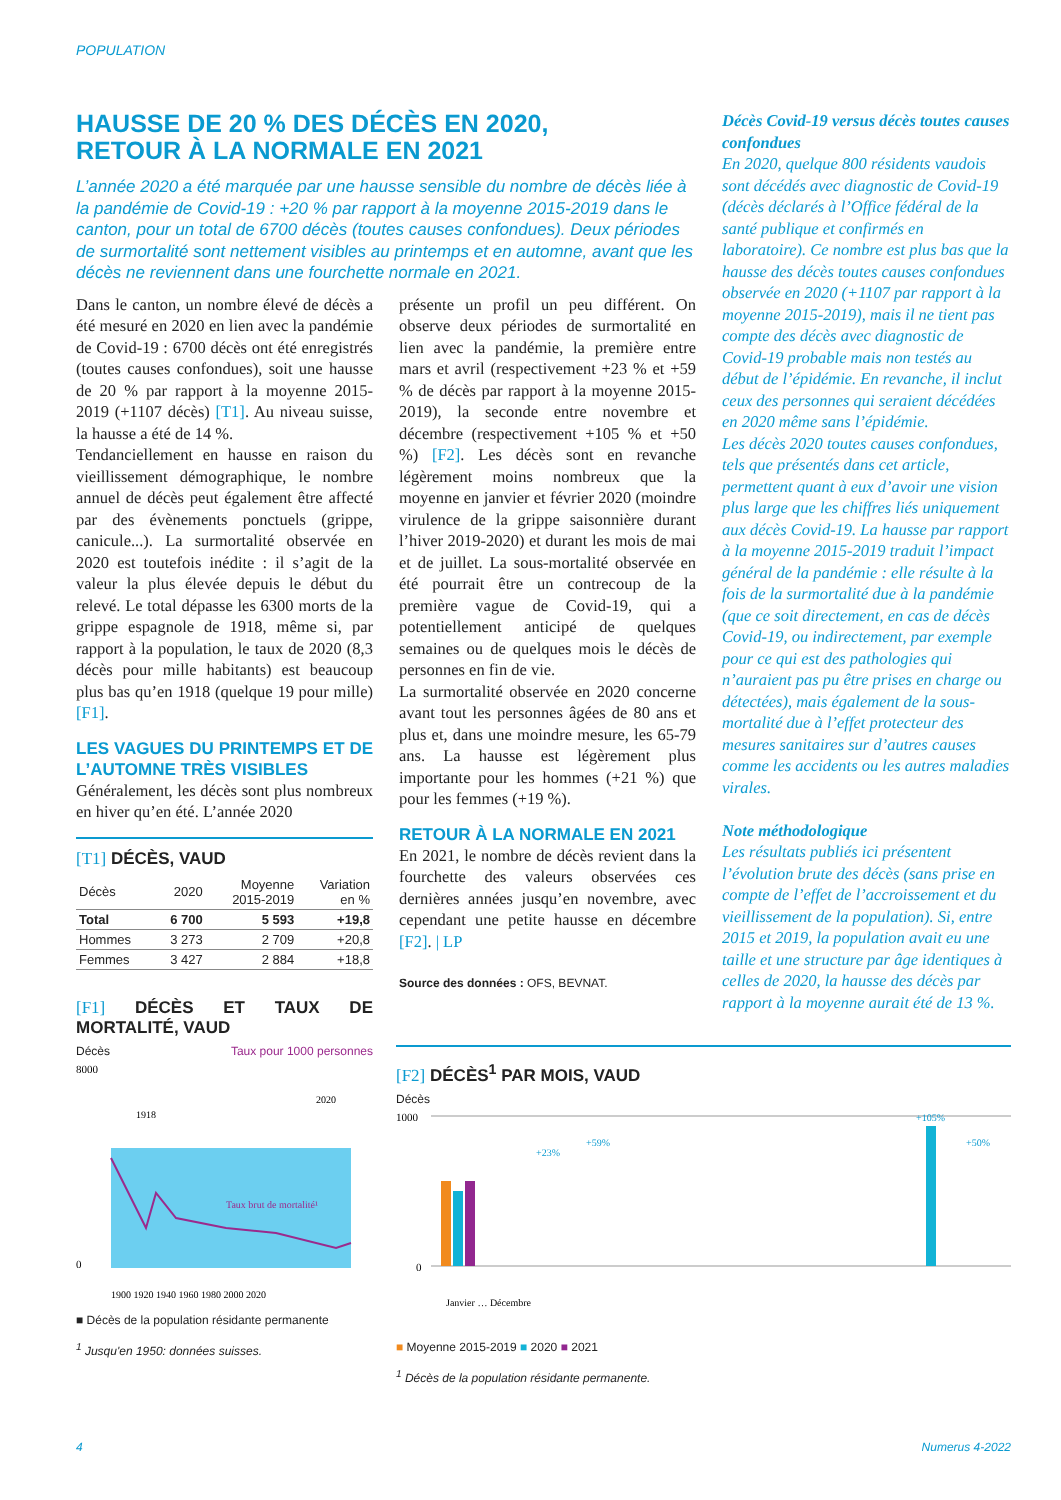POPULATION
HAUSSE DE 20 % DES DÉCÈS EN 2020,
RETOUR À LA NORMALE EN 2021
L’année 2020 a été marquée par une hausse sensible du nombre de décès liée à la pandémie de Covid-19 : +20 % par rapport à la moyenne 2015-2019 dans le canton, pour un total de 6700 décès (toutes causes confondues). Deux périodes de surmortalité sont nettement visibles au printemps et en automne, avant que les décès ne reviennent dans une fourchette normale en 2021.
Dans le canton, un nombre élevé de décès a été mesuré en 2020 en lien avec la pandémie de Covid-19 : 6700 décès ont été enregistrés (toutes causes confondues), soit une hausse de 20 % par rapport à la moyenne 2015-2019 (+1107 décès) [T1]. Au niveau suisse, la hausse a été de 14 %.
Tendanciellement en hausse en raison du vieillissement démographique, le nombre annuel de décès peut également être affecté par des évènements ponctuels (grippe, canicule...). La surmortalité observée en 2020 est toutefois inédite : il s’agit de la valeur la plus élevée depuis le début du relevé. Le total dépasse les 6300 morts de la grippe espagnole de 1918, même si, par rapport à la population, le taux de 2020 (8,3 décès pour mille habitants) est beaucoup plus bas qu’en 1918 (quelque 19 pour mille) [F1].
LES VAGUES DU PRINTEMPS ET DE L’AUTOMNE TRÈS VISIBLES
Généralement, les décès sont plus nombreux en hiver qu’en été. L’année 2020
[T1] DÉCÈS, VAUD
| Décès | 2020 | Moyenne 2015-2019 | Variation en % |
| --- | --- | --- | --- |
| Total | 6 700 | 5 593 | +19,8 |
| Hommes | 3 273 | 2 709 | +20,8 |
| Femmes | 3 427 | 2 884 | +18,8 |
[F1] DÉCÈS ET TAUX DE MORTALITÉ, VAUD
Décès Taux pour 1000 personnes
8000
0
1918
2020
Taux brut de mortalité¹
1900 1920 1940 1960 1980 2000 2020
■ Décès de la population résidante permanente
<sup>1</sup> Jusqu'en 1950: données suisses.
présente un profil un peu différent. On observe deux périodes de surmortalité en lien avec la pandémie, la première entre mars et avril (respectivement +23 % et +59 % de décès par rapport à la moyenne 2015-2019), la seconde entre novembre et décembre (respectivement +105 % et +50 %) [F2]. Les décès sont en revanche légèrement moins nombreux que la moyenne en janvier et février 2020 (moindre virulence de la grippe saisonnière durant l’hiver 2019-2020) et durant les mois de mai et de juillet. La sous-mortalité observée en été pourrait être un contrecoup de la première vague de Covid-19, qui a potentiellement anticipé de quelques semaines ou de quelques mois le décès de personnes en fin de vie.
La surmortalité observée en 2020 concerne avant tout les personnes âgées de 80 ans et plus et, dans une moindre mesure, les 65-79 ans. La hausse est légèrement plus importante pour les hommes (+21 %) que pour les femmes (+19 %).
RETOUR À LA NORMALE EN 2021
En 2021, le nombre de décès revient dans la fourchette des valeurs observées ces dernières années jusqu’en novembre, avec cependant une petite hausse en décembre [F2]. | LP
Source des données : OFS, BEVNAT.
Décès Covid-19 versus décès toutes causes confondues
En 2020, quelque 800 résidents vaudois sont décédés avec diagnostic de Covid-19 (décès déclarés à l’Office fédéral de la santé publique et confirmés en laboratoire). Ce nombre est plus bas que la hausse des décès toutes causes confondues observée en 2020 (+1107 par rapport à la moyenne 2015-2019), mais il ne tient pas compte des décès avec diagnostic de Covid-19 probable mais non testés au début de l’épidémie. En revanche, il inclut ceux des personnes qui seraient décédées en 2020 même sans l’épidémie.
Les décès 2020 toutes causes confondues, tels que présentés dans cet article, permettent quant à eux d’avoir une vision plus large que les chiffres liés uniquement aux décès Covid-19. La hausse par rapport à la moyenne 2015-2019 traduit l’impact général de la pandémie : elle résulte à la fois de la surmortalité due à la pandémie (que ce soit directement, en cas de décès Covid-19, ou indirectement, par exemple pour ce qui est des pathologies qui n’auraient pas pu être prises en charge ou détectées), mais également de la sous-mortalité due à l’effet protecteur des mesures sanitaires sur d’autres causes comme les accidents ou les autres maladies virales.
Note méthodologique
Les résultats publiés ici présentent l’évolution brute des décès (sans prise en compte de l’effet de l’accroissement et du vieillissement de la population). Si, entre 2015 et 2019, la population avait eu une taille et une structure par âge identiques à celles de 2020, la hausse des décès par rapport à la moyenne aurait été de 13 %.
[F2] DÉCÈS<sup>1</sup> PAR MOIS, VAUD
Décès
1000
0
+23%
+59%
+105%
+50%
Janvier … Décembre
■ Moyenne 2015-2019 ■ 2020 ■ 2021
<sup>1</sup> Décès de la population résidante permanente.
4 Numerus 4-2022